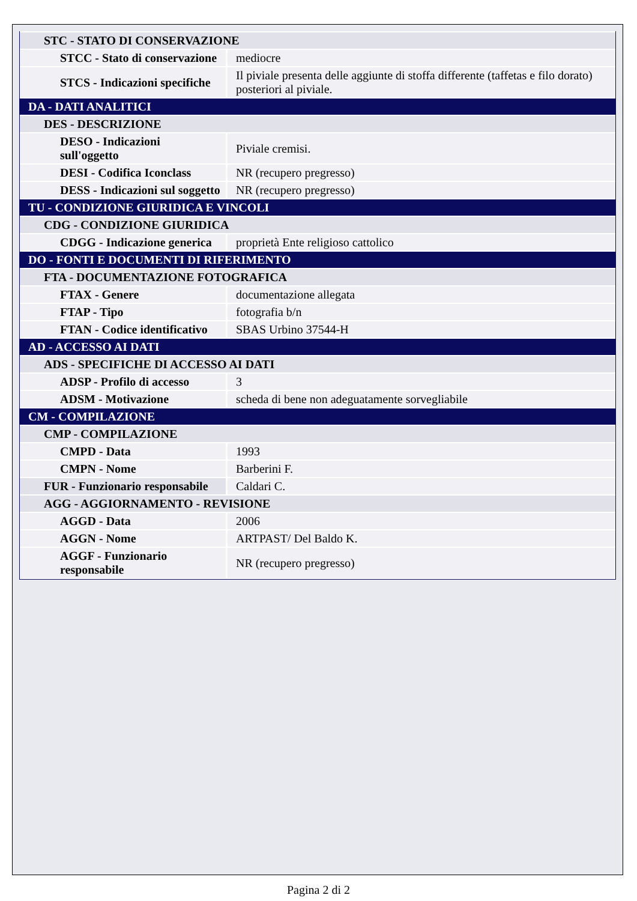| STC - STATO DI CONSERVAZIONE | |
| STCC - Stato di conservazione | mediocre |
| STCS - Indicazioni specifiche | Il piviale presenta delle aggiunte di stoffa differente (taffetas e filo dorato) posteriori al piviale. |
| DA - DATI ANALITICI | |
| DES - DESCRIZIONE | |
| DESO - Indicazioni sull'oggetto | Piviale cremisi. |
| DESI - Codifica Iconclass | NR (recupero pregresso) |
| DESS - Indicazioni sul soggetto | NR (recupero pregresso) |
| TU - CONDIZIONE GIURIDICA E VINCOLI | |
| CDG - CONDIZIONE GIURIDICA | |
| CDGG - Indicazione generica | proprietà Ente religioso cattolico |
| DO - FONTI E DOCUMENTI DI RIFERIMENTO | |
| FTA - DOCUMENTAZIONE FOTOGRAFICA | |
| FTAX - Genere | documentazione allegata |
| FTAP - Tipo | fotografia b/n |
| FTAN - Codice identificativo | SBAS Urbino 37544-H |
| AD - ACCESSO AI DATI | |
| ADS - SPECIFICHE DI ACCESSO AI DATI | |
| ADSP - Profilo di accesso | 3 |
| ADSM - Motivazione | scheda di bene non adeguatamente sorvegliabile |
| CM - COMPILAZIONE | |
| CMP - COMPILAZIONE | |
| CMPD - Data | 1993 |
| CMPN - Nome | Barberini F. |
| FUR - Funzionario responsabile | Caldari C. |
| AGG - AGGIORNAMENTO - REVISIONE | |
| AGGD - Data | 2006 |
| AGGN - Nome | ARTPAST/ Del Baldo K. |
| AGGF - Funzionario responsabile | NR (recupero pregresso) |
Pagina 2 di 2